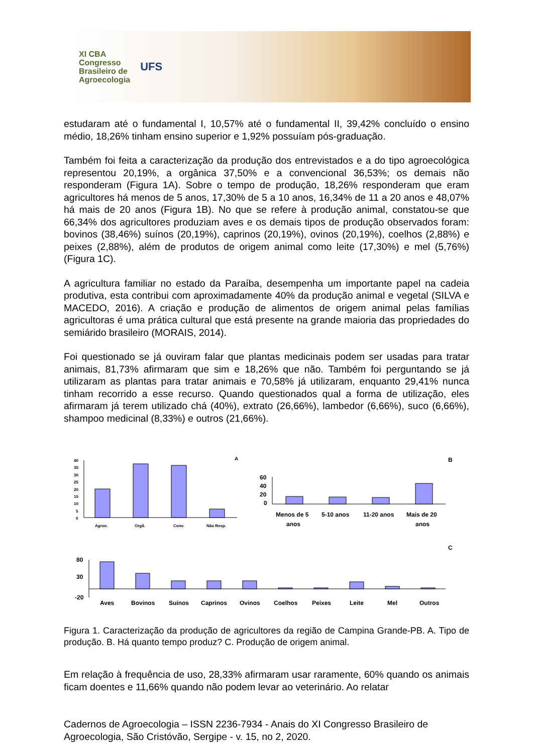XI CBA
Congresso
Brasileiro de
Agroecologia
UFS
estudaram até o fundamental I, 10,57% até o fundamental II, 39,42% concluído o ensino médio, 18,26% tinham ensino superior e 1,92% possuíam pós-graduação.
Também foi feita a caracterização da produção dos entrevistados e a do tipo agroecológica representou 20,19%, a orgânica 37,50% e a convencional 36,53%; os demais não responderam (Figura 1A). Sobre o tempo de produção, 18,26% responderam que eram agricultores há menos de 5 anos, 17,30% de 5 a 10 anos, 16,34% de 11 a 20 anos e 48,07% há mais de 20 anos (Figura 1B). No que se refere à produção animal, constatou-se que 66,34% dos agricultores produziam aves e os demais tipos de produção observados foram: bovinos (38,46%) suínos (20,19%), caprinos (20,19%), ovinos (20,19%), coelhos (2,88%) e peixes (2,88%), além de produtos de origem animal como leite (17,30%) e mel (5,76%) (Figura 1C).
A agricultura familiar no estado da Paraíba, desempenha um importante papel na cadeia produtiva, esta contribui com aproximadamente 40% da produção animal e vegetal (SILVA e MACEDO, 2016). A criação e produção de alimentos de origem animal pelas famílias agricultoras é uma prática cultural que está presente na grande maioria das propriedades do semiárido brasileiro (MORAIS, 2014).
Foi questionado se já ouviram falar que plantas medicinais podem ser usadas para tratar animais, 81,73% afirmaram que sim e 18,26% que não. Também foi perguntando se já utilizaram as plantas para tratar animais e 70,58% já utilizaram, enquanto 29,41% nunca tinham recorrido a esse recurso. Quando questionados qual a forma de utilização, eles afirmaram já terem utilizado chá (40%), extrato (26,66%), lambedor (6,66%), suco (6,66%), shampoo medicinal (8,33%) e outros (21,66%).
A
40
35
30
25
20
15
10
5
0
Agroe.
Orgâ.
Conv.
Não Resp.
B
60
40
20
0
Menos de 5
anos
5-10 anos
11-20 anos
Mais de 20
anos
C
80
30
-20
Aves
Bovinos
Suínos
Caprinos
Ovinos
Coelhos
Peixes
Leite
Mel
Outros
Figura 1. Caracterização da produção de agricultores da região de Campina Grande-PB. A. Tipo de produção. B. Há quanto tempo produz? C. Produção de origem animal.
Em relação à frequência de uso, 28,33% afirmaram usar raramente, 60% quando os animais ficam doentes e 11,66% quando não podem levar ao veterinário. Ao relatar
Cadernos de Agroecologia – ISSN 2236-7934 - Anais do XI Congresso Brasileiro de Agroecologia, São Cristóvão, Sergipe - v. 15, no 2, 2020.